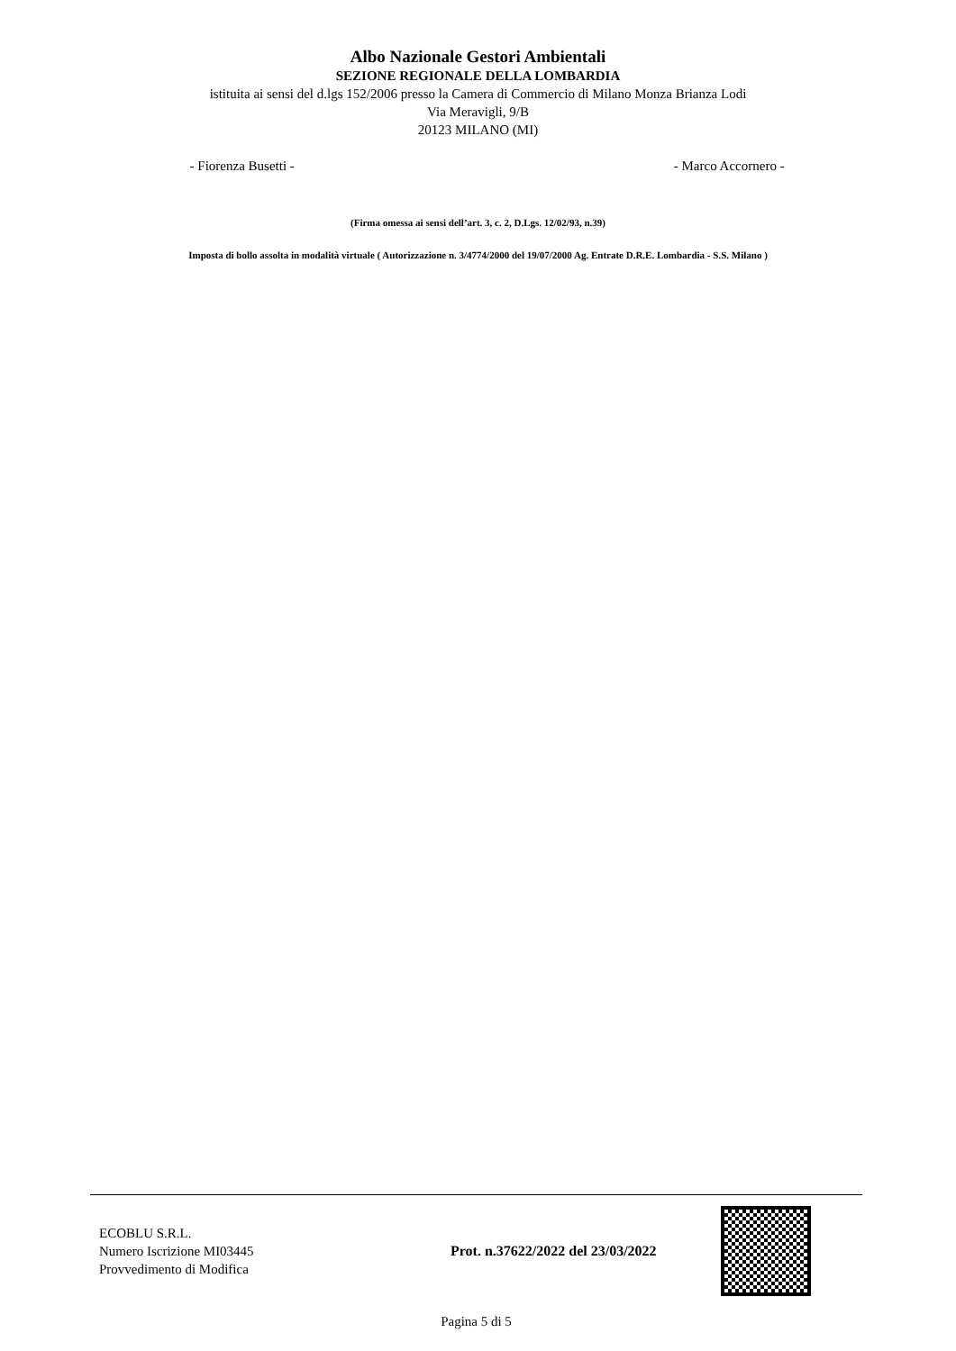Albo Nazionale Gestori Ambientali
SEZIONE REGIONALE DELLA LOMBARDIA
istituita ai sensi del d.lgs 152/2006 presso la Camera di Commercio di Milano Monza Brianza Lodi
Via Meravigli, 9/B
20123 MILANO (MI)
- Fiorenza Busetti - - Marco Accornero -
(Firma omessa ai sensi dell’art. 3, c. 2, D.Lgs. 12/02/93, n.39)
Imposta di bollo assolta in modalità virtuale ( Autorizzazione n. 3/4774/2000 del 19/07/2000 Ag. Entrate D.R.E. Lombardia - S.S. Milano )
ECOBLU S.R.L.
Numero Iscrizione MI03445
Provvedimento di Modifica
Prot. n.37622/2022 del 23/03/2022
Pagina 5 di 5